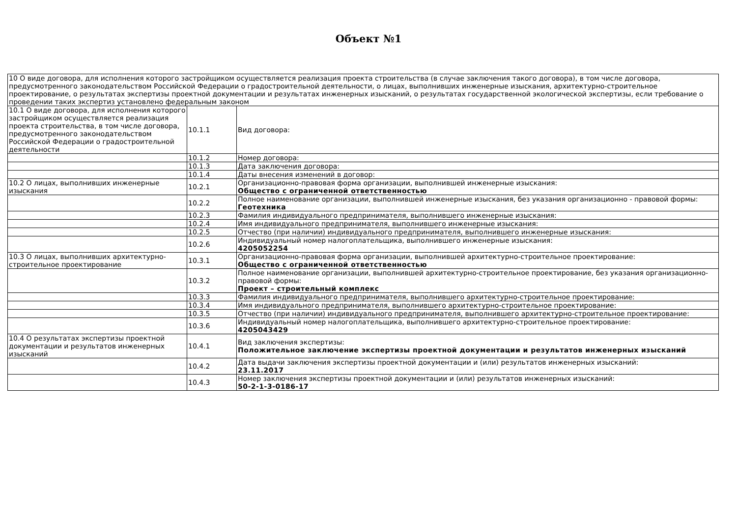Объект №1
| 10 О виде договора, для исполнения которого застройщиком осуществляется реализация проекта строительства (в случае заключения такого договора), в том числе договора, предусмотренного законодательством Российской Федерации о градостроительной деятельности, о лицах, выполнивших инженерные изыскания, архитектурно-строительное проектирование, о результатах экспертизы проектной документации и результатах инженерных изысканий, о результатах государственной экологической экспертизы, если требование о проведении таких экспертиз установлено федеральным законом | | |
| 10.1 О виде договора, для исполнения которого застройщиком осуществляется реализация проекта строительства, в том числе договора, предусмотренного законодательством Российской Федерации о градостроительной деятельности | 10.1.1 | Вид договора: |
| | 10.1.2 | Номер договора: |
| | 10.1.3 | Дата заключения договора: |
| | 10.1.4 | Даты внесения изменений в договор: |
| 10.2 О лицах, выполнивших инженерные изыскания | 10.2.1 | Организационно-правовая форма организации, выполнившей инженерные изыскания: Общество с ограниченной ответственностью |
| | 10.2.2 | Полное наименование организации, выполнившей инженерные изыскания, без указания организационно - правовой формы: Геотехника |
| | 10.2.3 | Фамилия индивидуального предпринимателя, выполнившего инженерные изыскания: |
| | 10.2.4 | Имя индивидуального предпринимателя, выполнившего инженерные изыскания: |
| | 10.2.5 | Отчество (при наличии) индивидуального предпринимателя, выполнившего инженерные изыскания: |
| | 10.2.6 | Индивидуальный номер налогоплательщика, выполнившего инженерные изыскания: 4205052254 |
| 10.3 О лицах, выполнивших архитектурно-строительное проектирование | 10.3.1 | Организационно-правовая форма организации, выполнившей архитектурно-строительное проектирование: Общество с ограниченной ответственностью |
| | 10.3.2 | Полное наименование организации, выполнившей архитектурно-строительное проектирование, без указания организационно-правовой формы: Проект – строительный комплекс |
| | 10.3.3 | Фамилия индивидуального предпринимателя, выполнившего архитектурно-строительное проектирование: |
| | 10.3.4 | Имя индивидуального предпринимателя, выполнившего архитектурно-строительное проектирование: |
| | 10.3.5 | Отчество (при наличии) индивидуального предпринимателя, выполнившего архитектурно-строительное проектирование: |
| | 10.3.6 | Индивидуальный номер налогоплательщика, выполнившего архитектурно-строительное проектирование: 4205043429 |
| 10.4 О результатах экспертизы проектной документации и результатов инженерных изысканий | 10.4.1 | Вид заключения экспертизы: Положительное заключение экспертизы проектной документации и результатов инженерных изысканий |
| | 10.4.2 | Дата выдачи заключения экспертизы проектной документации и (или) результатов инженерных изысканий: 23.11.2017 |
| | 10.4.3 | Номер заключения экспертизы проектной документации и (или) результатов инженерных изысканий: 50-2-1-3-0186-17 |